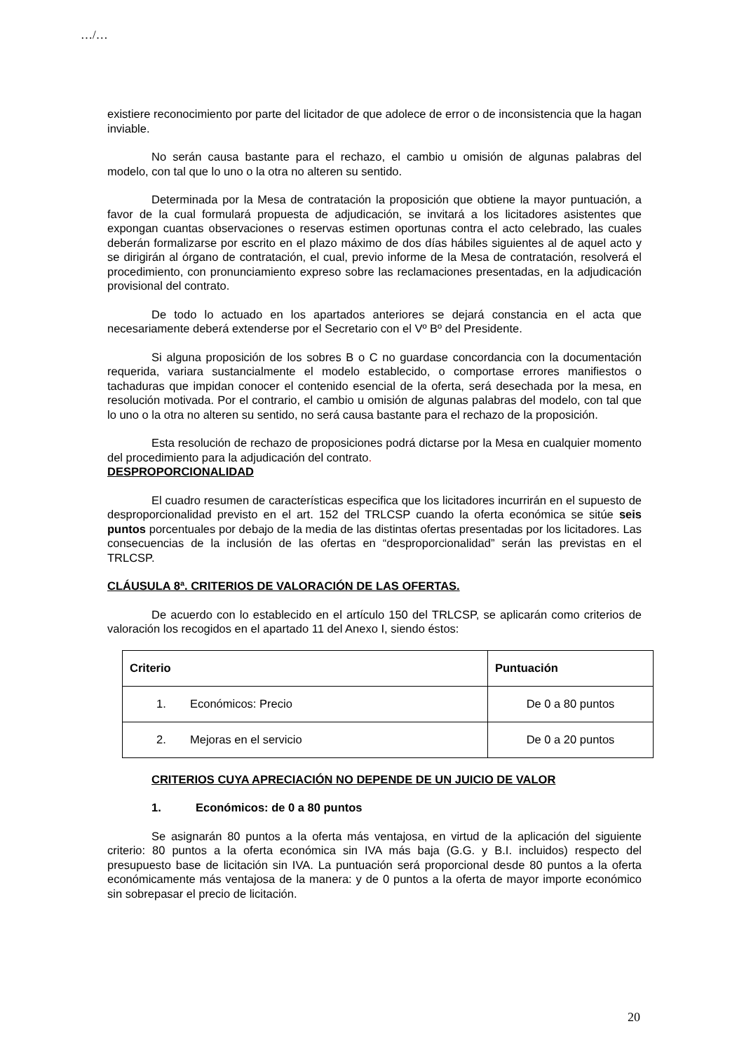…/…
existiere reconocimiento por parte del licitador de que adolece de error o de inconsistencia que la hagan inviable.
No serán causa bastante para el rechazo, el cambio u omisión de algunas palabras del modelo, con tal que lo uno o la otra no alteren su sentido.
Determinada por la Mesa de contratación la proposición que obtiene la mayor puntuación, a favor de la cual formulará propuesta de adjudicación, se invitará a los licitadores asistentes que expongan cuantas observaciones o reservas estimen oportunas contra el acto celebrado, las cuales deberán formalizarse por escrito en el plazo máximo de dos días hábiles siguientes al de aquel acto y se dirigirán al órgano de contratación, el cual, previo informe de la Mesa de contratación, resolverá el procedimiento, con pronunciamiento expreso sobre las reclamaciones presentadas, en la adjudicación provisional del contrato.
De todo lo actuado en los apartados anteriores se dejará constancia en el acta que necesariamente deberá extenderse por el Secretario con el Vº Bº del Presidente.
Si alguna proposición de los sobres B o C no guardase concordancia con la documentación requerida, variara sustancialmente el modelo establecido, o comportase errores manifiestos o tachaduras que impidan conocer el contenido esencial de la oferta, será desechada por la mesa, en resolución motivada. Por el contrario, el cambio u omisión de algunas palabras del modelo, con tal que lo uno o la otra no alteren su sentido, no será causa bastante para el rechazo de la proposición.
Esta resolución de rechazo de proposiciones podrá dictarse por la Mesa en cualquier momento del procedimiento para la adjudicación del contrato.
DESPROPORCIONALIDAD
El cuadro resumen de características especifica que los licitadores incurrirán en el supuesto de desproporcionalidad previsto en el art. 152 del TRLCSP cuando la oferta económica se sitúe seis puntos porcentuales por debajo de la media de las distintas ofertas presentadas por los licitadores. Las consecuencias de la inclusión de las ofertas en “desproporcionalidad” serán las previstas en el TRLCSP.
CLÁUSULA 8ª. CRITERIOS DE VALORACIÓN DE LAS OFERTAS.
De acuerdo con lo establecido en el artículo 150 del TRLCSP, se aplicarán como criterios de valoración los recogidos en el apartado 11 del Anexo I, siendo éstos:
| Criterio | Puntuación |
| --- | --- |
| 1. Económicos: Precio | De 0 a 80 puntos |
| 2. Mejoras en el servicio | De 0 a 20 puntos |
CRITERIOS CUYA APRECIACIÓN NO DEPENDE DE UN JUICIO DE VALOR
1. Económicos: de 0 a 80 puntos
Se asignarán 80 puntos a la oferta más ventajosa, en virtud de la aplicación del siguiente criterio: 80 puntos a la oferta económica sin IVA más baja (G.G. y B.I. incluidos) respecto del presupuesto base de licitación sin IVA. La puntuación será proporcional desde 80 puntos a la oferta económicamente más ventajosa de la manera: y de 0 puntos a la oferta de mayor importe económico sin sobrepasar el precio de licitación.
20